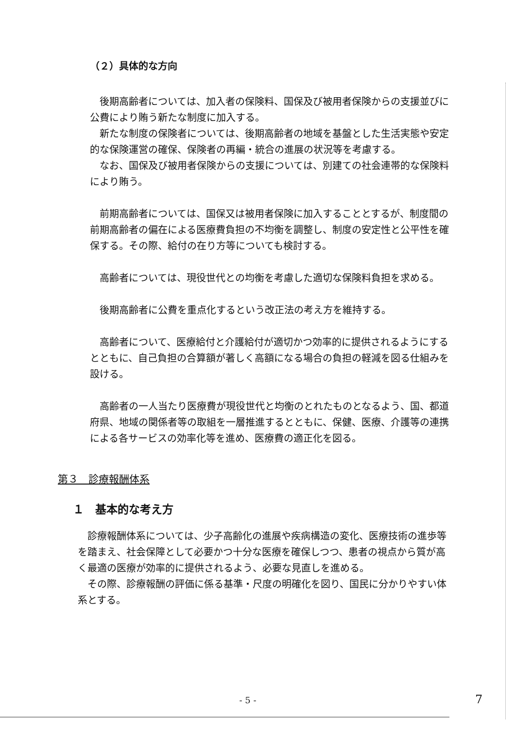（２）具体的な方向
後期高齢者については、加入者の保険料、国保及び被用者保険からの支援並びに公費により賄う新たな制度に加入する。
新たな制度の保険者については、後期高齢者の地域を基盤とした生活実態や安定的な保険運営の確保、保険者の再編・統合の進展の状況等を考慮する。
なお、国保及び被用者保険からの支援については、別建ての社会連帯的な保険料により賄う。
前期高齢者については、国保又は被用者保険に加入することとするが、制度間の前期高齢者の偏在による医療費負担の不均衡を調整し、制度の安定性と公平性を確保する。その際、給付の在り方等についても検討する。
高齢者については、現役世代との均衡を考慮した適切な保険料負担を求める。
後期高齢者に公費を重点化するという改正法の考え方を維持する。
高齢者について、医療給付と介護給付が適切かつ効率的に提供されるようにするとともに、自己負担の合算額が著しく高額になる場合の負担の軽減を図る仕組みを設ける。
高齢者の一人当たり医療費が現役世代と均衡のとれたものとなるよう、国、都道府県、地域の関係者等の取組を一層推進するとともに、保健、医療、介護等の連携による各サービスの効率化等を進め、医療費の適正化を図る。
第３　診療報酬体系
１　基本的な考え方
診療報酬体系については、少子高齢化の進展や疾病構造の変化、医療技術の進歩等を踏まえ、社会保障として必要かつ十分な医療を確保しつつ、患者の視点から質が高く最適の医療が効率的に提供されるよう、必要な見直しを進める。
その際、診療報酬の評価に係る基準・尺度の明確化を図り、国民に分かりやすい体系とする。
- 5 - 7